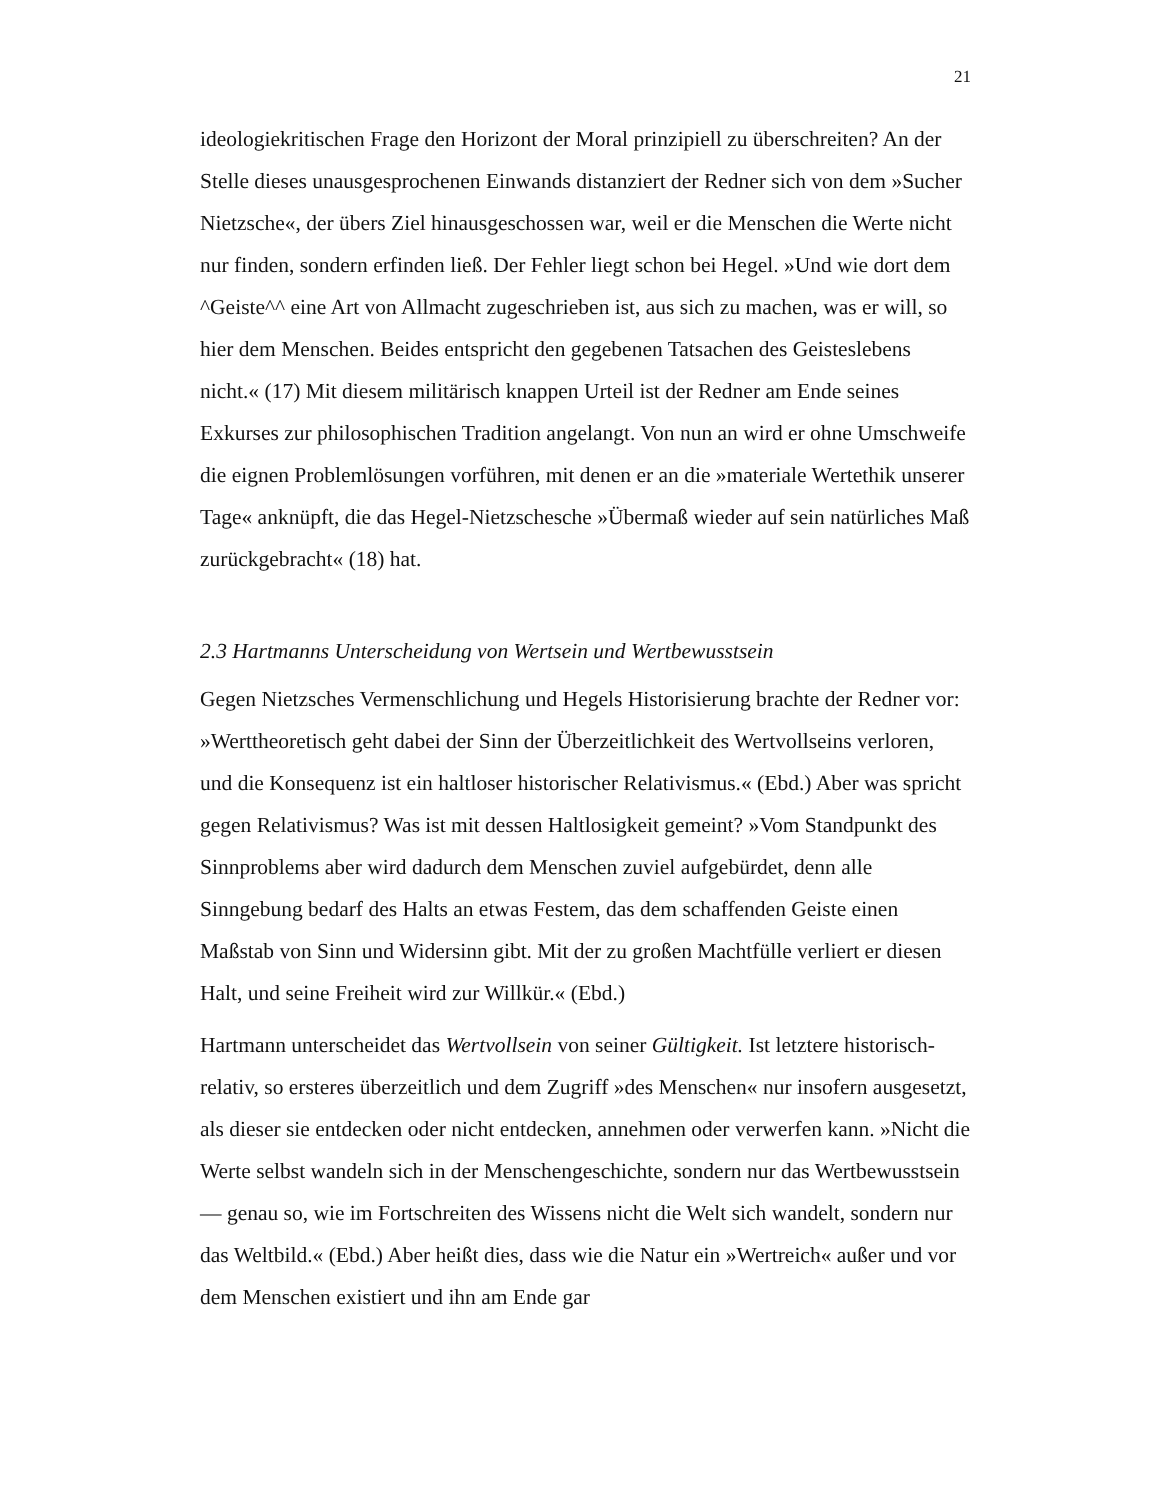21
ideologiekritischen Frage den Horizont der Moral prinzipiell zu überschreiten? An der Stelle dieses unausgesprochenen Einwands distanziert der Redner sich von dem »Sucher Nietzsche«, der übers Ziel hinausgeschossen war, weil er die Menschen die Werte nicht nur finden, sondern erfinden ließ. Der Fehler liegt schon bei Hegel. »Und wie dort dem ^Geiste^^ eine Art von Allmacht zugeschrieben ist, aus sich zu machen, was er will, so hier dem Menschen. Beides entspricht den gegebenen Tatsachen des Geisteslebens nicht.« (17) Mit diesem militärisch knappen Urteil ist der Redner am Ende seines Exkurses zur philosophischen Tradition angelangt. Von nun an wird er ohne Umschweife die eignen Problemlösungen vorführen, mit denen er an die »materiale Wertethik unserer Tage« anknüpft, die das Hegel-Nietzschesche »Übermaß wieder auf sein natürliches Maß zurückgebracht« (18) hat.
2.3 Hartmanns Unterscheidung von Wertsein und Wertbewusstsein
Gegen Nietzsches Vermenschlichung und Hegels Historisierung brachte der Redner vor: »Werttheoretisch geht dabei der Sinn der Überzeitlichkeit des Wertvollseins verloren, und die Konsequenz ist ein haltloser historischer Relativismus.« (Ebd.) Aber was spricht gegen Relativismus? Was ist mit dessen Haltlosigkeit gemeint? »Vom Standpunkt des Sinnproblems aber wird dadurch dem Menschen zuviel aufgebürdet, denn alle Sinngebung bedarf des Halts an etwas Festem, das dem schaffenden Geiste einen Maßstab von Sinn und Widersinn gibt. Mit der zu großen Machtfülle verliert er diesen Halt, und seine Freiheit wird zur Willkür.« (Ebd.)
Hartmann unterscheidet das Wertvollsein von seiner Gültigkeit. Ist letztere historisch-relativ, so ersteres überzeitlich und dem Zugriff »des Menschen« nur insofern ausgesetzt, als dieser sie entdecken oder nicht entdecken, annehmen oder verwerfen kann. »Nicht die Werte selbst wandeln sich in der Menschengeschichte, sondern nur das Wertbewusstsein — genau so, wie im Fortschreiten des Wissens nicht die Welt sich wandelt, sondern nur das Weltbild.« (Ebd.) Aber heißt dies, dass wie die Natur ein »Wertreich« außer und vor dem Menschen existiert und ihn am Ende gar